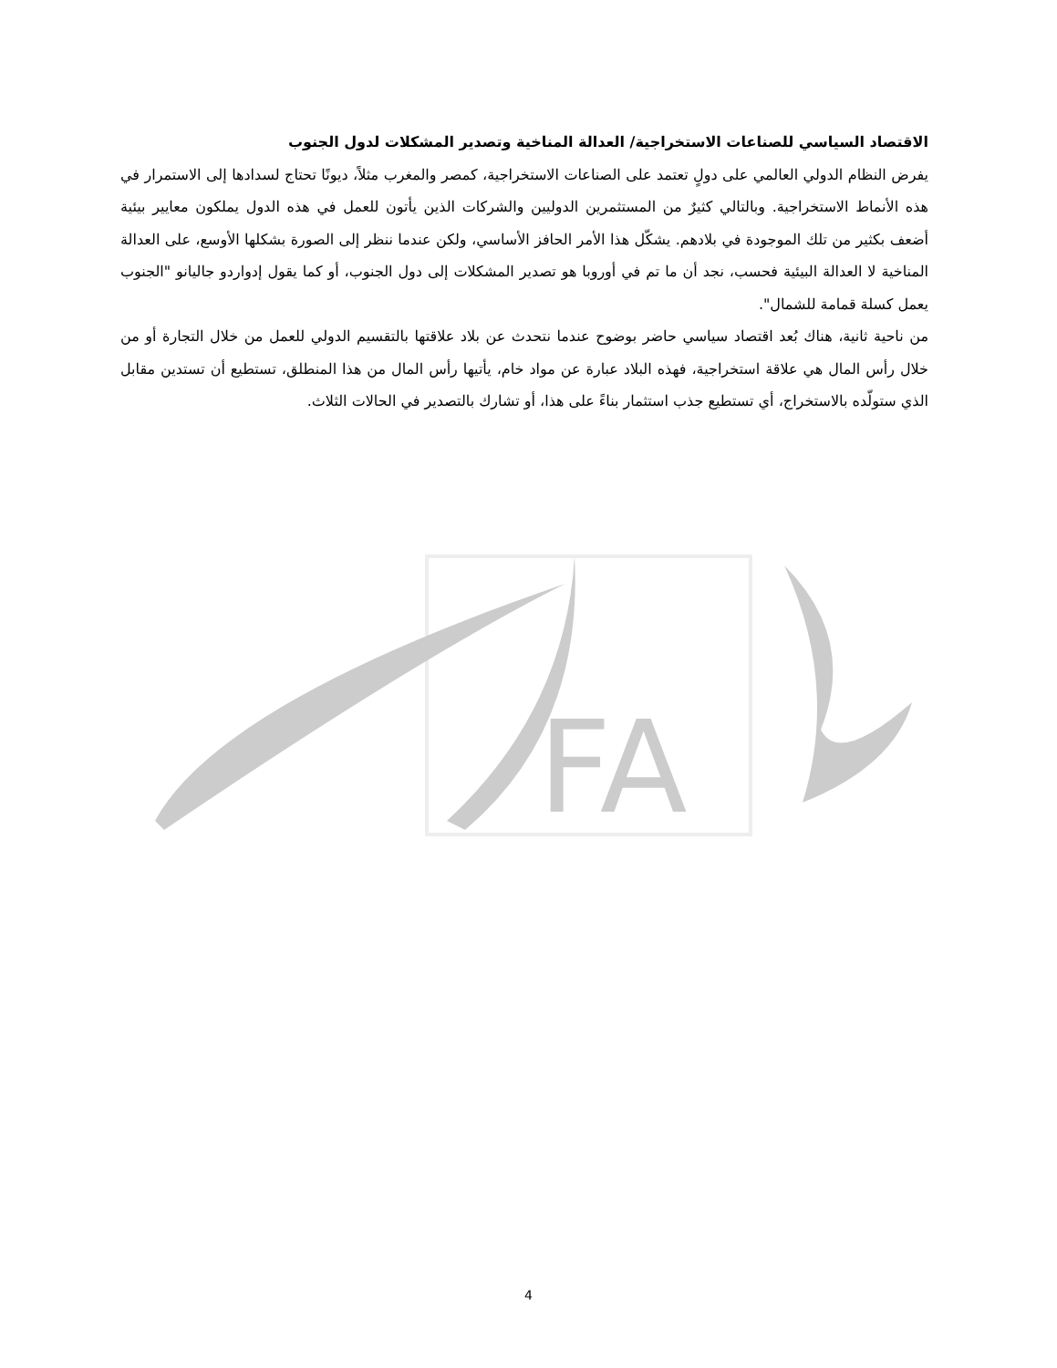FA
الاقتصاد السياسي للصناعات الاستخراجية/ العدالة المناخية وتصدير المشكلات لدول الجنوب
يفرض النظام الدولي العالمي على دولٍ تعتمد على الصناعات الاستخراجية، كمصر والمغرب مثلاً، ديونًا تحتاج لسدادها إلى الاستمرار في هذه الأنماط الاستخراجية. وبالتالي كثيرٌ من المستثمرين الدوليين والشركات الذين يأتون للعمل في هذه الدول يملكون معايير بيئية أضعف بكثير من تلك الموجودة في بلادهم. يشكّل هذا الأمر الحافز الأساسي، ولكن عندما ننظر إلى الصورة بشكلها الأوسع، على العدالة المناخية لا العدالة البيئية فحسب، نجد أن ما تم في أوروبا هو تصدير المشكلات إلى دول الجنوب، أو كما يقول إدواردو جاليانو "الجنوب يعمل كسلة قمامة للشمال".
من ناحية ثانية، هناك بُعد اقتصاد سياسي حاضر بوضوح عندما نتحدث عن بلاد علاقتها بالتقسيم الدولي للعمل من خلال التجارة أو من خلال رأس المال هي علاقة استخراجية، فهذه البلاد عبارة عن مواد خام، يأتيها رأس المال من هذا المنطلق، تستطيع أن تستدين مقابل الذي ستولّده بالاستخراج، أي تستطيع جذب استثمار بناءً على هذا، أو تشارك بالتصدير في الحالات الثلاث.
4